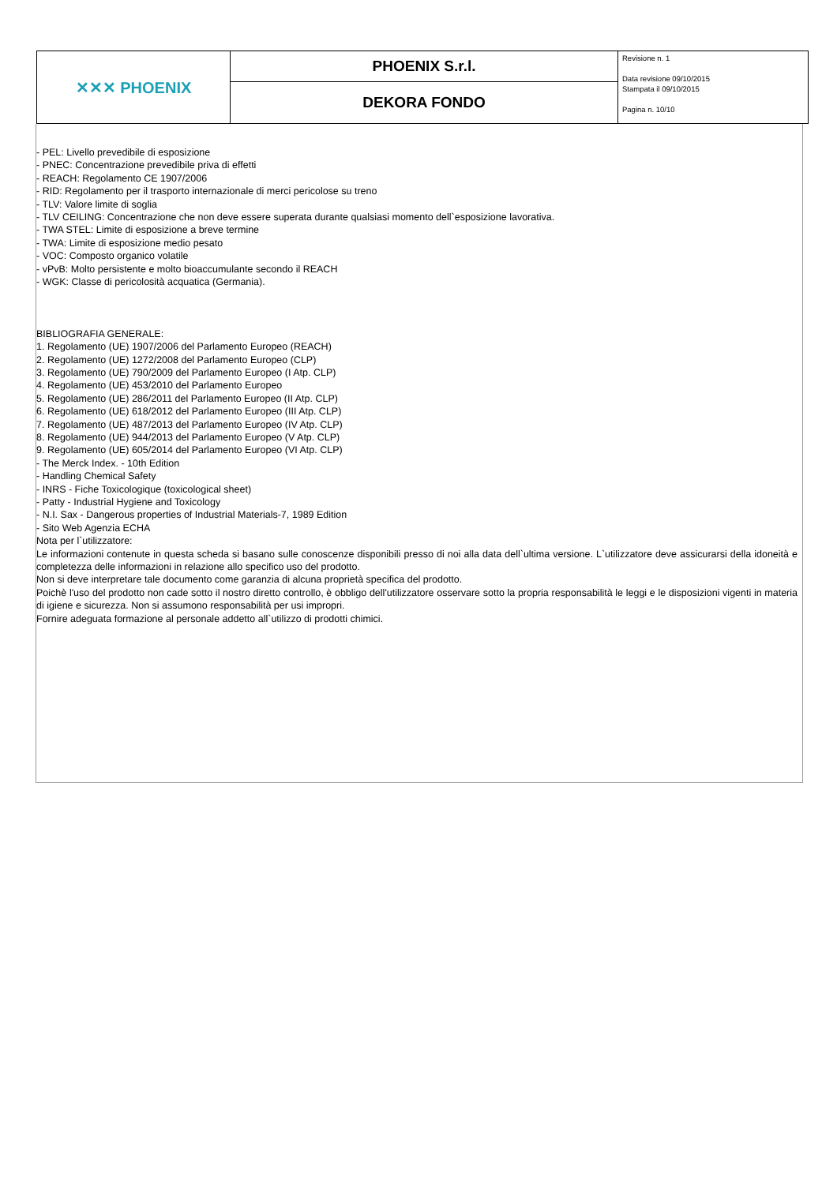| ✕✕✕ PHOENIX | PHOENIX S.r.l. | Revisione n. 1 Data revisione 09/10/2015 Stampata il 09/10/2015 Pagina n. 10/10 |
| | DEKORA FONDO | |
- PEL: Livello prevedibile di esposizione
- PNEC: Concentrazione prevedibile priva di effetti
- REACH: Regolamento CE 1907/2006
- RID: Regolamento per il trasporto internazionale di merci pericolose su treno
- TLV: Valore limite di soglia
- TLV CEILING: Concentrazione che non deve essere superata durante qualsiasi momento dell`esposizione lavorativa.
- TWA STEL: Limite di esposizione a breve termine
- TWA: Limite di esposizione medio pesato
- VOC: Composto organico volatile
- vPvB: Molto persistente e molto bioaccumulante secondo il REACH
- WGK: Classe di pericolosità acquatica (Germania).
BIBLIOGRAFIA GENERALE:
1. Regolamento (UE) 1907/2006 del Parlamento Europeo (REACH)
2. Regolamento (UE) 1272/2008 del Parlamento Europeo (CLP)
3. Regolamento (UE) 790/2009 del Parlamento Europeo (I Atp. CLP)
4. Regolamento (UE) 453/2010 del Parlamento Europeo
5. Regolamento (UE) 286/2011 del Parlamento Europeo (II Atp. CLP)
6. Regolamento (UE) 618/2012 del Parlamento Europeo (III Atp. CLP)
7. Regolamento (UE) 487/2013 del Parlamento Europeo (IV Atp. CLP)
8. Regolamento (UE) 944/2013 del Parlamento Europeo (V Atp. CLP)
9. Regolamento (UE) 605/2014 del Parlamento Europeo (VI Atp. CLP)
- The Merck Index. - 10th Edition
- Handling Chemical Safety
- INRS - Fiche Toxicologique (toxicological sheet)
- Patty - Industrial Hygiene and Toxicology
- N.I. Sax - Dangerous properties of Industrial Materials-7, 1989 Edition
- Sito Web Agenzia ECHA
Nota per l`utilizzatore:
Le informazioni contenute in questa scheda si basano sulle conoscenze disponibili presso di noi alla data dell`ultima versione. L`utilizzatore deve assicurarsi della idoneità e completezza delle informazioni in relazione allo specifico uso del prodotto.
Non si deve interpretare tale documento come garanzia di alcuna proprietà specifica del prodotto.
Poichè l'uso del prodotto non cade sotto il nostro diretto controllo, è obbligo dell'utilizzatore osservare sotto la propria responsabilità le leggi e le disposizioni vigenti in materia di igiene e sicurezza. Non si assumono responsabilità per usi impropri.
Fornire adeguata formazione al personale addetto all`utilizzo di prodotti chimici.